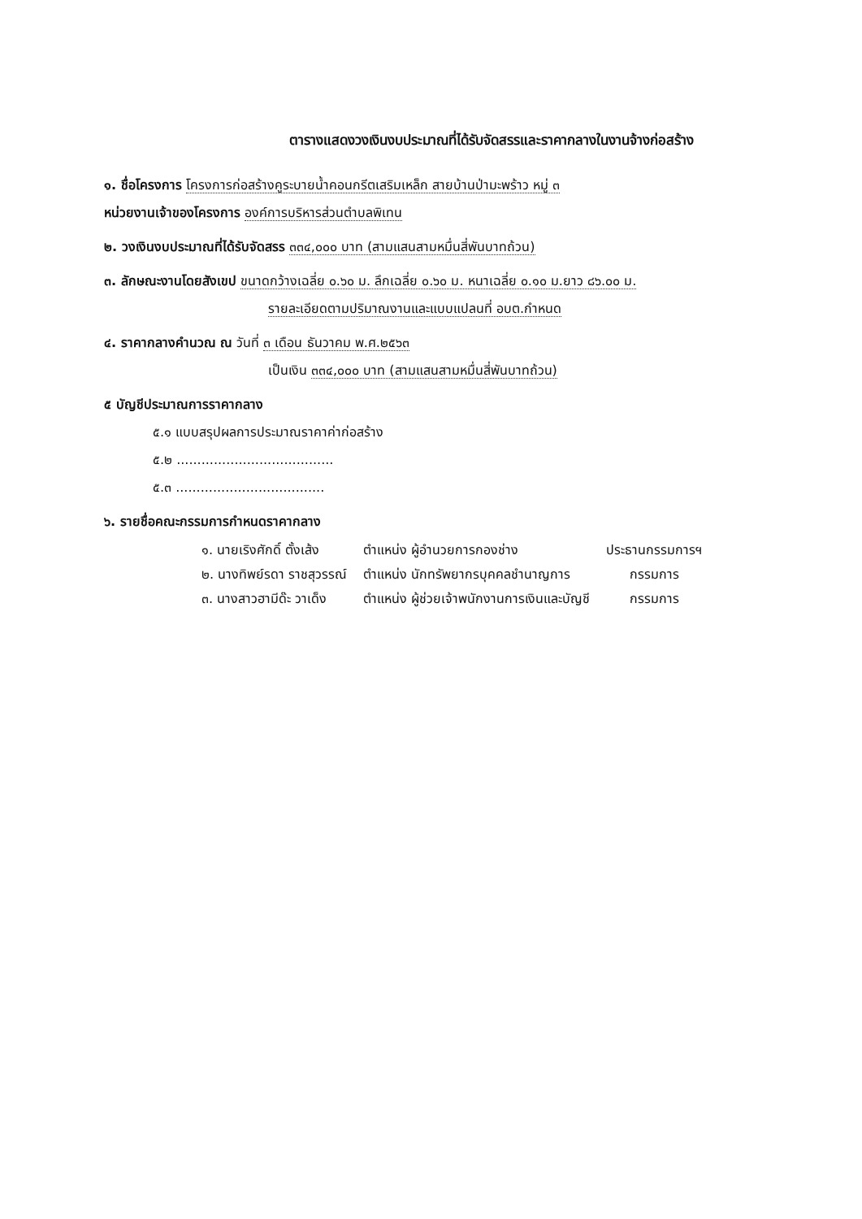ตารางแสดงวงเงินงบประมาณที่ได้รับจัดสรรและราคากลางในงานจ้างก่อสร้าง
๑. ชื่อโครงการ โครงการก่อสร้างคูระบายน้ำคอนกรีตเสริมเหล็ก สายบ้านป่ามะพร้าว หมู่ ๓
หน่วยงานเจ้าของโครงการ องค์การบริหารส่วนตำบลพิเทน
๒. วงเงินงบประมาณที่ได้รับจัดสรร ๓๓๔,๐๐๐ บาท (สามแสนสามหมื่นสี่พันบาทถ้วน)
๓. ลักษณะงานโดยสังเขป ขนาดกว้างเฉลี่ย ๐.๖๐ ม. ลึกเฉลี่ย ๐.๖๐ ม. หนาเฉลี่ย ๐.๑๐ ม.ยาว ๘๖.๐๐ ม.
รายละเอียดตามปริมาณงานและแบบแปลนที่ อบต.กำหนด
๔. ราคากลางคำนวณ ณ วันที่ ๓ เดือน ธันวาคม พ.ศ.๒๕๖๓
เป็นเงิน ๓๓๔,๐๐๐ บาท (สามแสนสามหมื่นสี่พันบาทถ้วน)
๕ บัญชีประมาณการราคากลาง
๕.๑ แบบสรุปผลการประมาณราคาค่าก่อสร้าง
๕.๒ ......................................
๕.๓ ....................................
๖. รายชื่อคณะกรรมการกำหนดราคากลาง
| ๑. นายเริงศักดิ์ ตั้งเส้ง | ตำแหน่ง ผู้อำนวยการกองช่าง | ประธานกรรมการฯ |
| ๒. นางทิพย์รดา ราชสุวรรณ์ | ตำแหน่ง นักทรัพยากรบุคคลชำนาญการ | กรรมการ |
| ๓. นางสาวฮามีด๊ะ วาเด็ง | ตำแหน่ง ผู้ช่วยเจ้าพนักงานการเงินและบัญชี | กรรมการ |